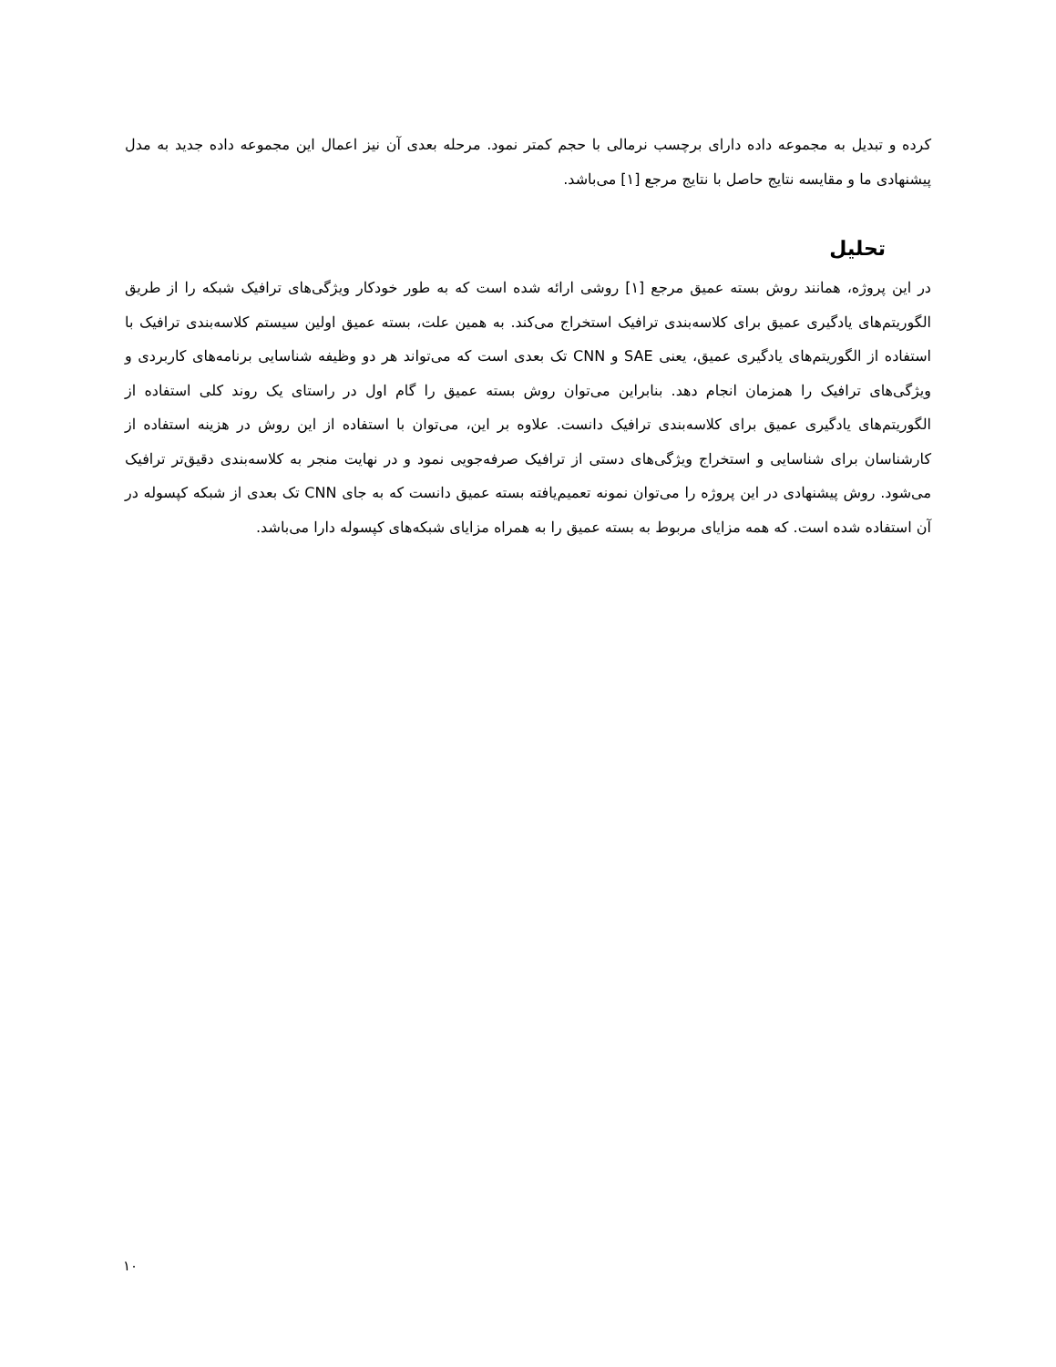کرده و تبدیل به مجموعه داده دارای برچسب نرمالی با حجم کمتر نمود. مرحله بعدی آن نیز اعمال این مجموعه داده جدید به مدل پیشنهادی ما و مقایسه نتایج حاصل با نتایج مرجع [۱] می‌باشد.
تحلیل
در این پروژه، همانند روش بسته عمیق مرجع [۱] روشی ارائه شده است که به طور خودکار ویژگی‌های ترافیک شبکه را از طریق الگوریتم‌های یادگیری عمیق برای کلاسه‌بندی ترافیک استخراج می‌کند. به همین علت، بسته عمیق اولین سیستم کلاسه‌بندی ترافیک با استفاده از الگوریتم‌های یادگیری عمیق، یعنی SAE و CNN تک بعدی است که می‌تواند هر دو وظیفه شناسایی برنامه‌های کاربردی و ویژگی‌های ترافیک را همزمان انجام دهد. بنابراین می‌توان روش بسته عمیق را گام اول در راستای یک روند کلی استفاده از الگوریتم‌های یادگیری عمیق برای کلاسه‌بندی ترافیک دانست. علاوه بر این، می‌توان با استفاده از این روش در هزینه استفاده از کارشناسان برای شناسایی و استخراج ویژگی‌های دستی از ترافیک صرفه‌جویی نمود و در نهایت منجر به کلاسه‌بندی دقیق‌تر ترافیک می‌شود. روش پیشنهادی در این پروژه را می‌توان نمونه تعمیم‌یافته بسته عمیق دانست که به جای CNN تک بعدی از شبکه کپسوله در آن استفاده شده است. که همه مزایای مربوط به بسته عمیق را به همراه مزایای شبکه‌های کپسوله دارا می‌باشد.
۱۰